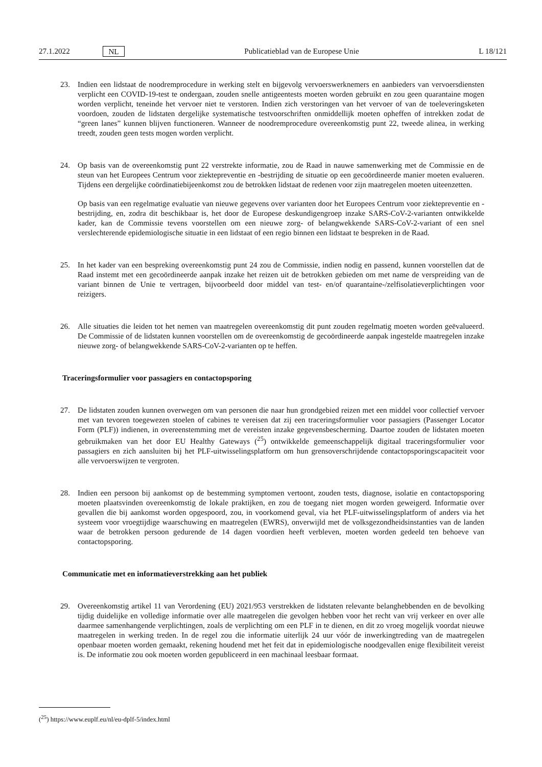27.1.2022 NL Publicatieblad van de Europese Unie L 18/121
23. Indien een lidstaat de noodremprocedure in werking stelt en bijgevolg vervoerswerknemers en aanbieders van vervoersdiensten verplicht een COVID-19-test te ondergaan, zouden snelle antigeentests moeten worden gebruikt en zou geen quarantaine mogen worden verplicht, teneinde het vervoer niet te verstoren. Indien zich verstoringen van het vervoer of van de toeleveringsketen voordoen, zouden de lidstaten dergelijke systematische testvoorschriften onmiddellijk moeten opheffen of intrekken zodat de “green lanes” kunnen blijven functioneren. Wanneer de noodremprocedure overeenkomstig punt 22, tweede alinea, in werking treedt, zouden geen tests mogen worden verplicht.
24. Op basis van de overeenkomstig punt 22 verstrekte informatie, zou de Raad in nauwe samenwerking met de Commissie en de steun van het Europees Centrum voor ziektepreventie en -bestrijding de situatie op een gecoördineerde manier moeten evalueren. Tijdens een dergelijke coördinatiebijeenkomst zou de betrokken lidstaat de redenen voor zijn maatregelen moeten uiteenzetten.
Op basis van een regelmatige evaluatie van nieuwe gegevens over varianten door het Europees Centrum voor ziektepreventie en -bestrijding, en, zodra dit beschikbaar is, het door de Europese deskundigengroep inzake SARS-CoV-2-varianten ontwikkelde kader, kan de Commissie tevens voorstellen om een nieuwe zorg- of belangwekkende SARS-CoV-2-variant of een snel verslechterende epidemiologische situatie in een lidstaat of een regio binnen een lidstaat te bespreken in de Raad.
25. In het kader van een bespreking overeenkomstig punt 24 zou de Commissie, indien nodig en passend, kunnen voorstellen dat de Raad instemt met een gecoördineerde aanpak inzake het reizen uit de betrokken gebieden om met name de verspreiding van de variant binnen de Unie te vertragen, bijvoorbeeld door middel van test- en/of quarantaine-/zelfisolatieverplichtingen voor reizigers.
26. Alle situaties die leiden tot het nemen van maatregelen overeenkomstig dit punt zouden regelmatig moeten worden geëvalueerd. De Commissie of de lidstaten kunnen voorstellen om de overeenkomstig de gecoördineerde aanpak ingestelde maatregelen inzake nieuwe zorg- of belangwekkende SARS-CoV-2-varianten op te heffen.
Traceringsformulier voor passagiers en contactopsporing
27. De lidstaten zouden kunnen overwegen om van personen die naar hun grondgebied reizen met een middel voor collectief vervoer met van tevoren toegewezen stoelen of cabines te vereisen dat zij een traceringsformulier voor passagiers (Passenger Locator Form (PLF)) indienen, in overeenstemming met de vereisten inzake gegevensbescherming. Daartoe zouden de lidstaten moeten gebruikmaken van het door EU Healthy Gateways (<sup>25</sup>) ontwikkelde gemeenschappelijk digitaal traceringsformulier voor passagiers en zich aansluiten bij het PLF-uitwisselingsplatform om hun grensoverschrijdende contactopsporingscapaciteit voor alle vervoerswijzen te vergroten.
28. Indien een persoon bij aankomst op de bestemming symptomen vertoont, zouden tests, diagnose, isolatie en contactopsporing moeten plaatsvinden overeenkomstig de lokale praktijken, en zou de toegang niet mogen worden geweigerd. Informatie over gevallen die bij aankomst worden opgespoord, zou, in voorkomend geval, via het PLF-uitwisselingsplatform of anders via het systeem voor vroegtijdige waarschuwing en maatregelen (EWRS), onverwijld met de volksgezondheidsinstanties van de landen waar de betrokken persoon gedurende de 14 dagen voordien heeft verbleven, moeten worden gedeeld ten behoeve van contactopsporing.
Communicatie met en informatieverstrekking aan het publiek
29. Overeenkomstig artikel 11 van Verordening (EU) 2021/953 verstrekken de lidstaten relevante belanghebbenden en de bevolking tijdig duidelijke en volledige informatie over alle maatregelen die gevolgen hebben voor het recht van vrij verkeer en over alle daarmee samenhangende verplichtingen, zoals de verplichting om een PLF in te dienen, en dit zo vroeg mogelijk voordat nieuwe maatregelen in werking treden. In de regel zou die informatie uiterlijk 24 uur vóór de inwerkingtreding van de maatregelen openbaar moeten worden gemaakt, rekening houdend met het feit dat in epidemiologische noodgevallen enige flexibiliteit vereist is. De informatie zou ook moeten worden gepubliceerd in een machinaal leesbaar formaat.
(<sup>25</sup>) https://www.euplf.eu/nl/eu-dplf-5/index.html